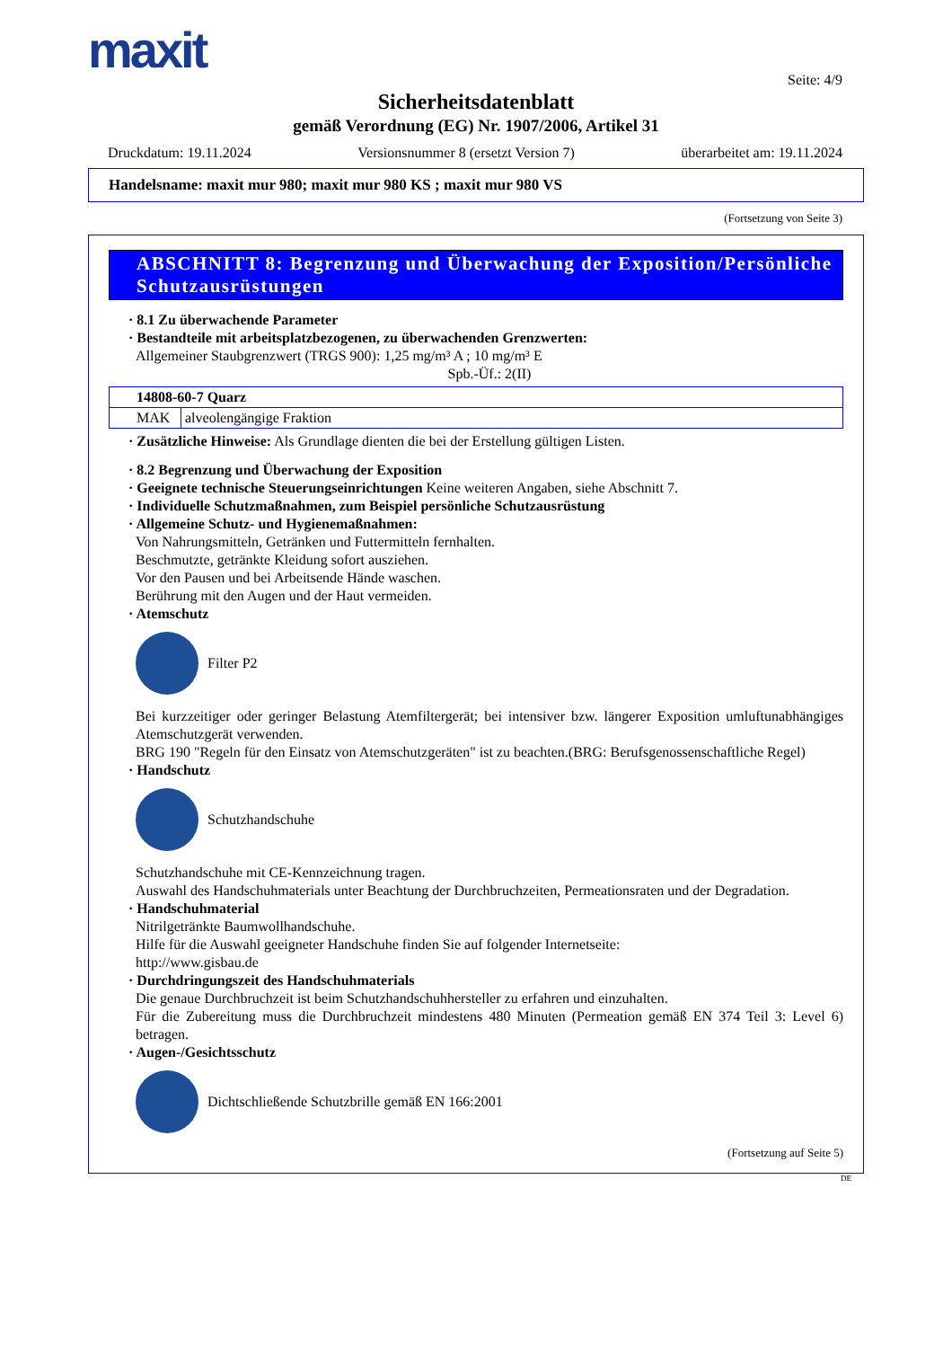maxit
Seite: 4/9
Sicherheitsdatenblatt
gemäß Verordnung (EG) Nr. 1907/2006, Artikel 31
Druckdatum: 19.11.2024 Versionsnummer 8 (ersetzt Version 7) überarbeitet am: 19.11.2024
Handelsname: maxit mur 980; maxit mur 980 KS ; maxit mur 980 VS
(Fortsetzung von Seite 3)
ABSCHNITT 8: Begrenzung und Überwachung der Exposition/Persönliche Schutzausrüstungen
· 8.1 Zu überwachende Parameter
· Bestandteile mit arbeitsplatzbezogenen, zu überwachenden Grenzwerten:
Allgemeiner Staubgrenzwert (TRGS 900): 1,25 mg/m³ A ; 10 mg/m³ E
Spb.-Üf.: 2(II)
| 14808-60-7 Quarz | |
| MAK | alveolengängige Fraktion |
· Zusätzliche Hinweise: Als Grundlage dienten die bei der Erstellung gültigen Listen.
· 8.2 Begrenzung und Überwachung der Exposition
· Geeignete technische Steuerungseinrichtungen Keine weiteren Angaben, siehe Abschnitt 7.
· Individuelle Schutzmaßnahmen, zum Beispiel persönliche Schutzausrüstung
· Allgemeine Schutz- und Hygienemaßnahmen:
Von Nahrungsmitteln, Getränken und Futtermitteln fernhalten.
Beschmutzte, getränkte Kleidung sofort ausziehen.
Vor den Pausen und bei Arbeitsende Hände waschen.
Berührung mit den Augen und der Haut vermeiden.
· Atemschutz
Filter P2
Bei kurzzeitiger oder geringer Belastung Atemfiltergerät; bei intensiver bzw. längerer Exposition umluftunabhängiges Atemschutzgerät verwenden.
BRG 190 "Regeln für den Einsatz von Atemschutzgeräten" ist zu beachten.(BRG: Berufsgenossenschaftliche Regel)
· Handschutz
Schutzhandschuhe
Schutzhandschuhe mit CE-Kennzeichnung tragen.
Auswahl des Handschuhmaterials unter Beachtung der Durchbruchzeiten, Permeationsraten und der Degradation.
· Handschuhmaterial
Nitrilgetränkte Baumwollhandschuhe.
Hilfe für die Auswahl geeigneter Handschuhe finden Sie auf folgender Internetseite:
http://www.gisbau.de
· Durchdringungszeit des Handschuhmaterials
Die genaue Durchbruchzeit ist beim Schutzhandschuhhersteller zu erfahren und einzuhalten.
Für die Zubereitung muss die Durchbruchzeit mindestens 480 Minuten (Permeation gemäß EN 374 Teil 3: Level 6) betragen.
· Augen-/Gesichtsschutz
Dichtschließende Schutzbrille gemäß EN 166:2001
(Fortsetzung auf Seite 5)
DE